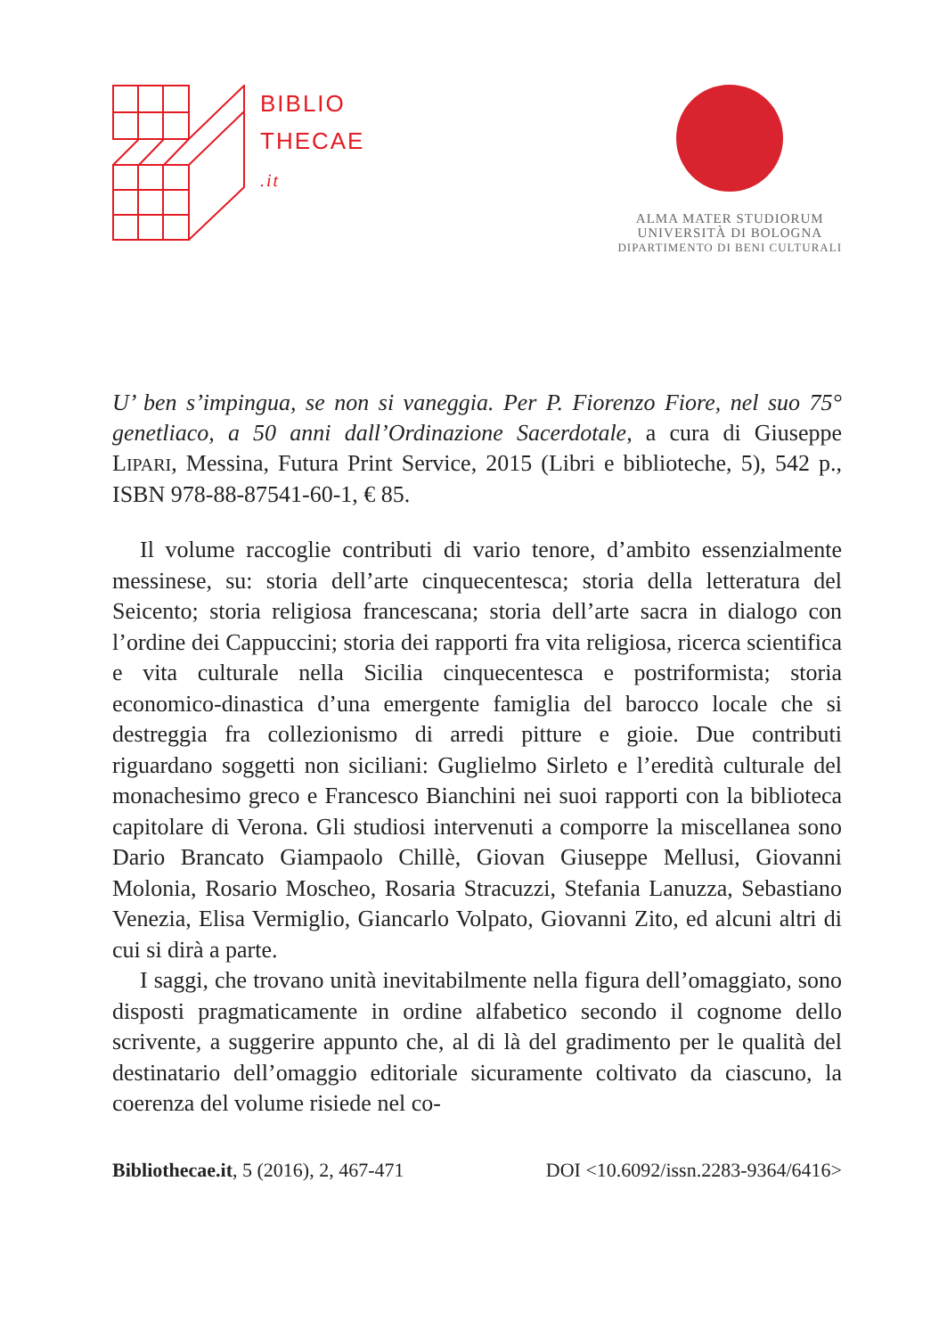BIBLIO
THECAE
.it
ALMA MATER STUDIORUM
UNIVERSITÀ DI BOLOGNA
DIPARTIMENTO DI BENI CULTURALI
U’ ben s’impingua, se non si vaneggia. Per P. Fiorenzo Fiore, nel suo 75° genetliaco, a 50 anni dall’Ordinazione Sacerdotale, a cura di Giuseppe LIPARI, Messina, Futura Print Service, 2015 (Libri e biblioteche, 5), 542 p., ISBN 978-88-87541-60-1, € 85.
Il volume raccoglie contributi di vario tenore, d’ambito essenzialmente messinese, su: storia dell’arte cinquecentesca; storia della letteratura del Seicento; storia religiosa francescana; storia dell’arte sacra in dialogo con l’ordine dei Cappuccini; storia dei rapporti fra vita religiosa, ricerca scientifica e vita culturale nella Sicilia cinquecentesca e postriformista; storia economico-dinastica d’una emergente famiglia del barocco locale che si destreggia fra collezionismo di arredi pitture e gioie. Due contributi riguardano soggetti non siciliani: Guglielmo Sirleto e l’eredità culturale del monachesimo greco e Francesco Bianchini nei suoi rapporti con la biblioteca capitolare di Verona. Gli studiosi intervenuti a comporre la miscellanea sono Dario Brancato Giampaolo Chillè, Giovan Giuseppe Mellusi, Giovanni Molonia, Rosario Moscheo, Rosaria Stracuzzi, Stefania Lanuzza, Sebastiano Venezia, Elisa Vermiglio, Giancarlo Volpato, Giovanni Zito, ed alcuni altri di cui si dirà a parte.
I saggi, che trovano unità inevitabilmente nella figura dell’omaggiato, sono disposti pragmaticamente in ordine alfabetico secondo il cognome dello scrivente, a suggerire appunto che, al di là del gradimento per le qualità del destinatario dell’omaggio editoriale sicuramente coltivato da ciascuno, la coerenza del volume risiede nel co-
Bibliothecae.it, 5 (2016), 2, 467-471 DOI <10.6092/issn.2283-9364/6416>